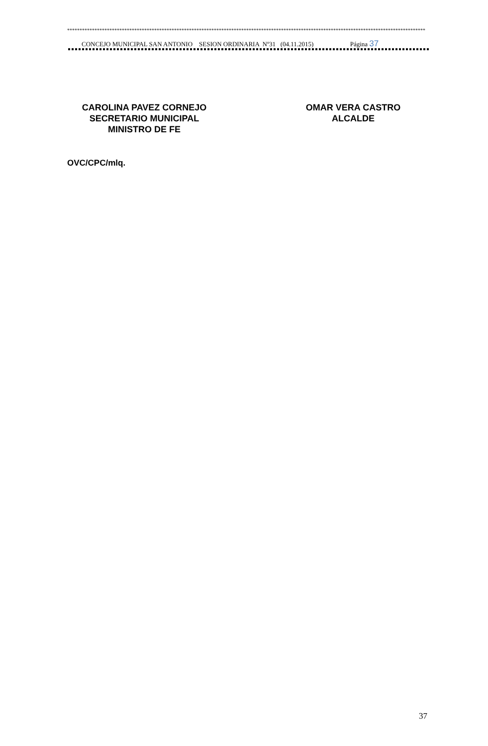************************************************************************************************************************************************
CONCEJO MUNICIPAL SAN ANTONIO SESION ORDINARIA Nº31 (04.11.2015) Página 37
CAROLINA PAVEZ CORNEJO
SECRETARIO MUNICIPAL
MINISTRO DE FE
OMAR VERA CASTRO
ALCALDE
OVC/CPC/mlq.
37